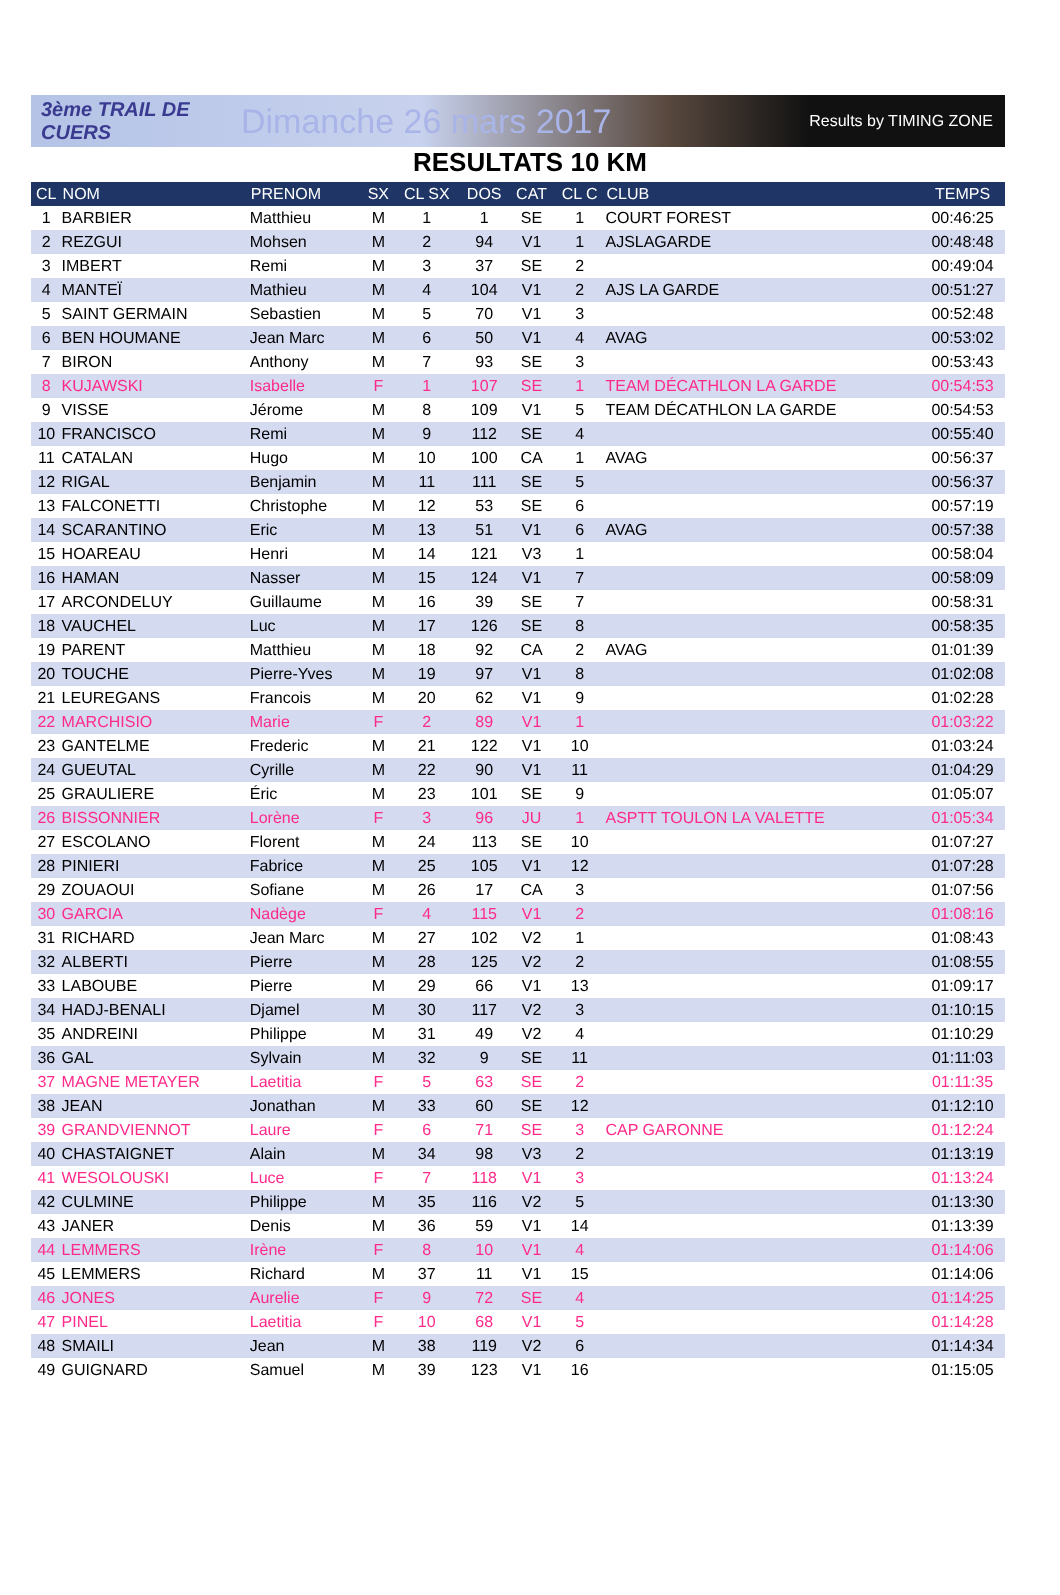3ème TRAIL DE CUERS
Dimanche 26 mars 2017
Results by TIMING ZONE
RESULTATS 10 KM
| CL | NOM | PRENOM | SX | CL SX | DOS | CAT | CL C | CLUB | TEMPS |
| --- | --- | --- | --- | --- | --- | --- | --- | --- | --- |
| 1 | BARBIER | Matthieu | M | 1 | 1 | SE | 1 | COURT FOREST | 00:46:25 |
| 2 | REZGUI | Mohsen | M | 2 | 94 | V1 | 1 | AJSLAGARDE | 00:48:48 |
| 3 | IMBERT | Remi | M | 3 | 37 | SE | 2 | | 00:49:04 |
| 4 | MANTEÏ | Mathieu | M | 4 | 104 | V1 | 2 | AJS LA GARDE | 00:51:27 |
| 5 | SAINT GERMAIN | Sebastien | M | 5 | 70 | V1 | 3 | | 00:52:48 |
| 6 | BEN HOUMANE | Jean Marc | M | 6 | 50 | V1 | 4 | AVAG | 00:53:02 |
| 7 | BIRON | Anthony | M | 7 | 93 | SE | 3 | | 00:53:43 |
| 8 | KUJAWSKI | Isabelle | F | 1 | 107 | SE | 1 | TEAM DÉCATHLON LA GARDE | 00:54:53 |
| 9 | VISSE | Jérome | M | 8 | 109 | V1 | 5 | TEAM DÉCATHLON LA GARDE | 00:54:53 |
| 10 | FRANCISCO | Remi | M | 9 | 112 | SE | 4 | | 00:55:40 |
| 11 | CATALAN | Hugo | M | 10 | 100 | CA | 1 | AVAG | 00:56:37 |
| 12 | RIGAL | Benjamin | M | 11 | 111 | SE | 5 | | 00:56:37 |
| 13 | FALCONETTI | Christophe | M | 12 | 53 | SE | 6 | | 00:57:19 |
| 14 | SCARANTINO | Eric | M | 13 | 51 | V1 | 6 | AVAG | 00:57:38 |
| 15 | HOAREAU | Henri | M | 14 | 121 | V3 | 1 | | 00:58:04 |
| 16 | HAMAN | Nasser | M | 15 | 124 | V1 | 7 | | 00:58:09 |
| 17 | ARCONDELUY | Guillaume | M | 16 | 39 | SE | 7 | | 00:58:31 |
| 18 | VAUCHEL | Luc | M | 17 | 126 | SE | 8 | | 00:58:35 |
| 19 | PARENT | Matthieu | M | 18 | 92 | CA | 2 | AVAG | 01:01:39 |
| 20 | TOUCHE | Pierre-Yves | M | 19 | 97 | V1 | 8 | | 01:02:08 |
| 21 | LEUREGANS | Francois | M | 20 | 62 | V1 | 9 | | 01:02:28 |
| 22 | MARCHISIO | Marie | F | 2 | 89 | V1 | 1 | | 01:03:22 |
| 23 | GANTELME | Frederic | M | 21 | 122 | V1 | 10 | | 01:03:24 |
| 24 | GUEUTAL | Cyrille | M | 22 | 90 | V1 | 11 | | 01:04:29 |
| 25 | GRAULIERE | Éric | M | 23 | 101 | SE | 9 | | 01:05:07 |
| 26 | BISSONNIER | Lorène | F | 3 | 96 | JU | 1 | ASPTT TOULON LA VALETTE | 01:05:34 |
| 27 | ESCOLANO | Florent | M | 24 | 113 | SE | 10 | | 01:07:27 |
| 28 | PINIERI | Fabrice | M | 25 | 105 | V1 | 12 | | 01:07:28 |
| 29 | ZOUAOUI | Sofiane | M | 26 | 17 | CA | 3 | | 01:07:56 |
| 30 | GARCIA | Nadège | F | 4 | 115 | V1 | 2 | | 01:08:16 |
| 31 | RICHARD | Jean Marc | M | 27 | 102 | V2 | 1 | | 01:08:43 |
| 32 | ALBERTI | Pierre | M | 28 | 125 | V2 | 2 | | 01:08:55 |
| 33 | LABOUBE | Pierre | M | 29 | 66 | V1 | 13 | | 01:09:17 |
| 34 | HADJ-BENALI | Djamel | M | 30 | 117 | V2 | 3 | | 01:10:15 |
| 35 | ANDREINI | Philippe | M | 31 | 49 | V2 | 4 | | 01:10:29 |
| 36 | GAL | Sylvain | M | 32 | 9 | SE | 11 | | 01:11:03 |
| 37 | MAGNE METAYER | Laetitia | F | 5 | 63 | SE | 2 | | 01:11:35 |
| 38 | JEAN | Jonathan | M | 33 | 60 | SE | 12 | | 01:12:10 |
| 39 | GRANDVIENNOT | Laure | F | 6 | 71 | SE | 3 | CAP GARONNE | 01:12:24 |
| 40 | CHASTAIGNET | Alain | M | 34 | 98 | V3 | 2 | | 01:13:19 |
| 41 | WESOLOUSKI | Luce | F | 7 | 118 | V1 | 3 | | 01:13:24 |
| 42 | CULMINE | Philippe | M | 35 | 116 | V2 | 5 | | 01:13:30 |
| 43 | JANER | Denis | M | 36 | 59 | V1 | 14 | | 01:13:39 |
| 44 | LEMMERS | Irène | F | 8 | 10 | V1 | 4 | | 01:14:06 |
| 45 | LEMMERS | Richard | M | 37 | 11 | V1 | 15 | | 01:14:06 |
| 46 | JONES | Aurelie | F | 9 | 72 | SE | 4 | | 01:14:25 |
| 47 | PINEL | Laetitia | F | 10 | 68 | V1 | 5 | | 01:14:28 |
| 48 | SMAILI | Jean | M | 38 | 119 | V2 | 6 | | 01:14:34 |
| 49 | GUIGNARD | Samuel | M | 39 | 123 | V1 | 16 | | 01:15:05 |